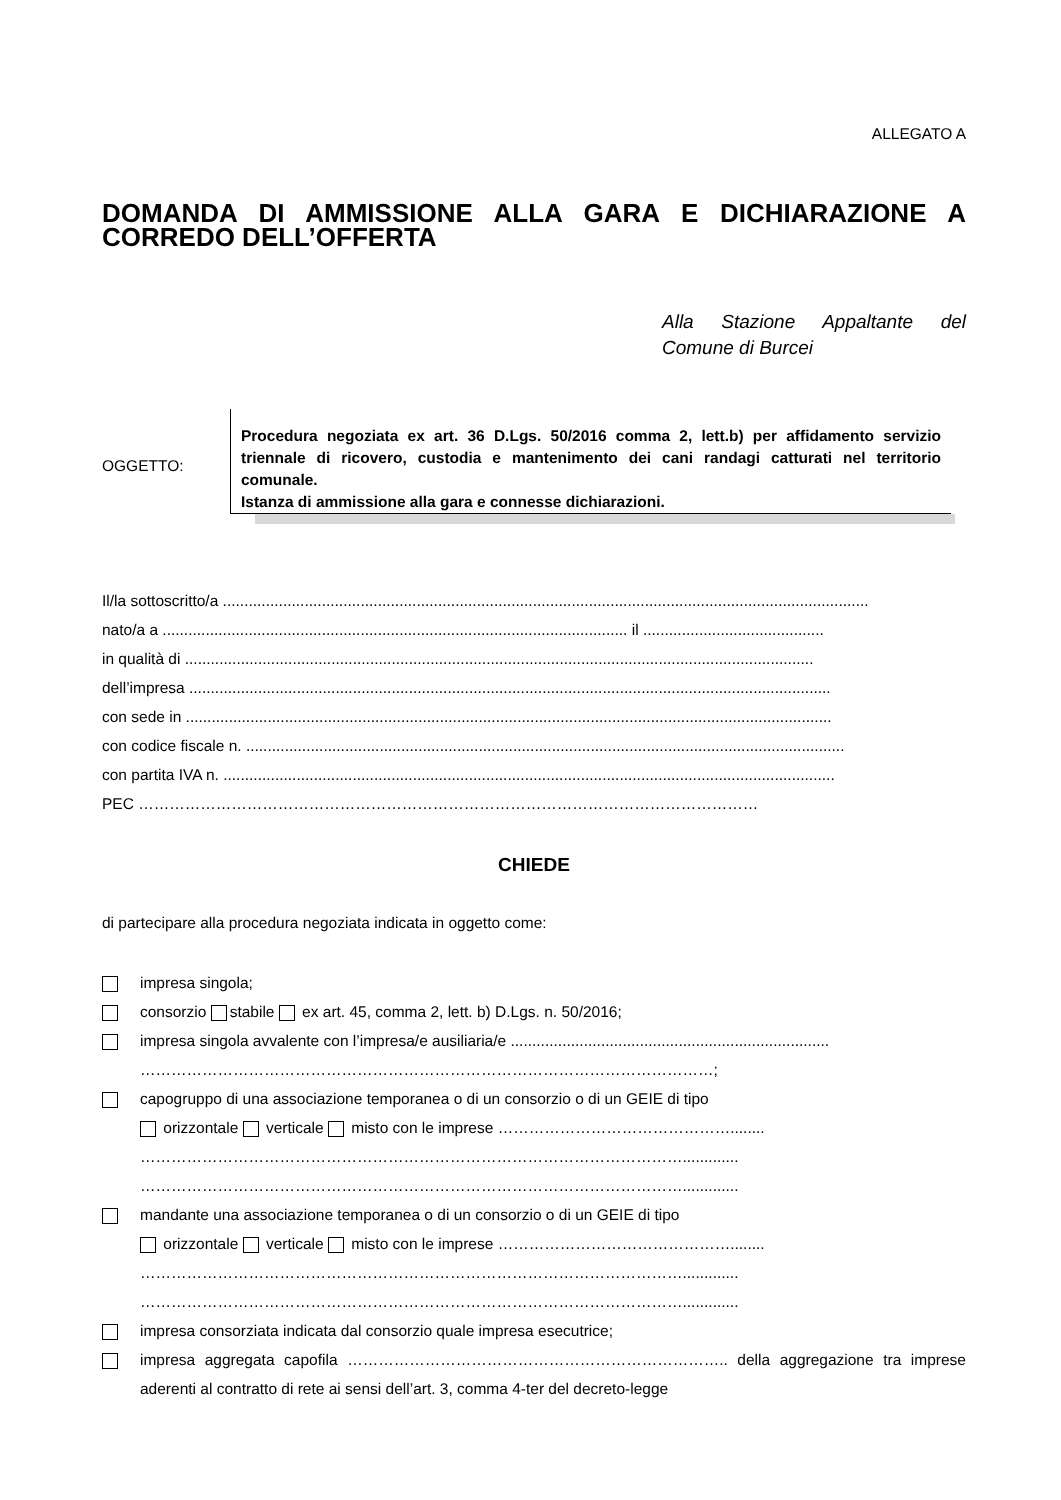ALLEGATO A
DOMANDA DI AMMISSIONE ALLA GARA E DICHIARAZIONE A CORREDO DELL’OFFERTA
Alla Stazione Appaltante del Comune di Burcei
OGGETTO:
Procedura negoziata ex art. 36 D.Lgs. 50/2016 comma 2, lett.b) per affidamento servizio triennale di ricovero, custodia e mantenimento dei cani randagi catturati nel territorio comunale.
Istanza di ammissione alla gara e connesse dichiarazioni.
Il/la sottoscritto/a ......................................................................................................................................................
nato/a a ............................................................................................................ il ..........................................
in qualità di ..................................................................................................................................................
dell’impresa .....................................................................................................................................................
con sede in ......................................................................................................................................................
con codice fiscale n. ...........................................................................................................................................
con partita IVA n. ..............................................................................................................................................
PEC …………………………………………………………………………………………………………
CHIEDE
di partecipare alla procedura negoziata indicata in oggetto come:
impresa singola;
consorzio stabile ex art. 45, comma 2, lett. b) D.Lgs. n. 50/2016;
impresa singola avvalente con l’impresa/e ausiliaria/e ..........................................................................
…………………………………………………………………………………………………;
capogruppo di una associazione temporanea o di un consorzio o di un GEIE di tipo
orizzontale verticale misto con le imprese ………………………………………........
…………………………………………………………………………………………….............
…………………………………………………………………………………………….............
mandante una associazione temporanea o di un consorzio o di un GEIE di tipo
orizzontale verticale misto con le imprese ………………………………………........
…………………………………………………………………………………………….............
…………………………………………………………………………………………….............
impresa consorziata indicata dal consorzio quale impresa esecutrice;
impresa aggregata capofila ……………………………………………………………….. della aggregazione tra imprese aderenti al contratto di rete ai sensi dell’art. 3, comma 4-ter del decreto-legge